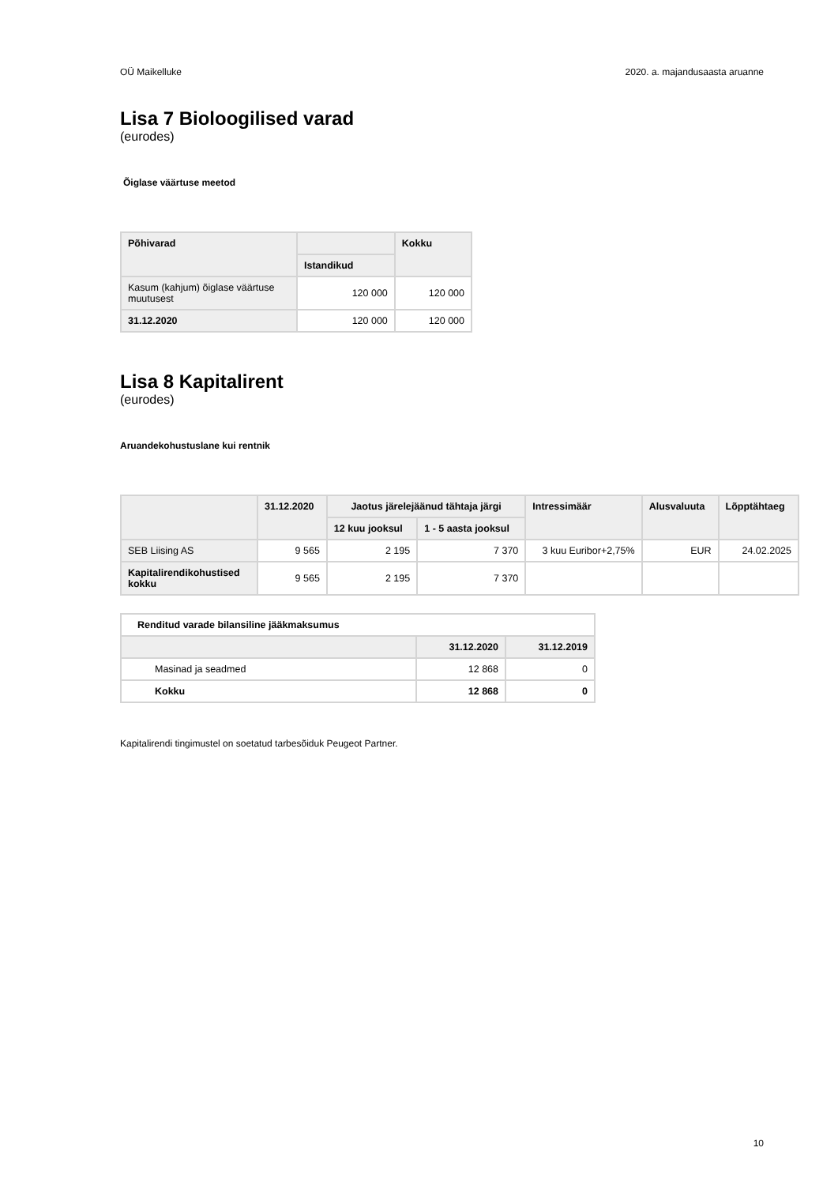OÜ Maikelluke 2020. a. majandusaasta aruanne
Lisa 7 Bioloogilised varad
(eurodes)
Õiglase väärtuse meetod
| Põhivarad | | Kokku |
| --- | --- | --- |
| | Istandikud | |
| Kasum (kahjum) õiglase väärtuse muutusest | 120 000 | 120 000 |
| 31.12.2020 | 120 000 | 120 000 |
Lisa 8 Kapitalirent
(eurodes)
Aruandekohustuslane kui rentnik
| | 31.12.2020 | Jaotus järelejäänud tähtaja järgi | | Intressimäär | Alusvaluuta | Lõpptähtaeg |
| --- | --- | --- | --- | --- | --- | --- |
| | | 12 kuu jooksul | 1 - 5 aasta jooksul | | | |
| SEB Liising AS | 9 565 | 2 195 | 7 370 | 3 kuu Euribor+2,75% | EUR | 24.02.2025 |
| Kapitalirendikohustised kokku | 9 565 | 2 195 | 7 370 | | | |
| Renditud varade bilansiline jääkmaksumus | | |
| | 31.12.2020 | 31.12.2019 |
| Masinad ja seadmed | 12 868 | 0 |
| Kokku | 12 868 | 0 |
Kapitalirendi tingimustel on soetatud tarbesõiduk Peugeot Partner.
10